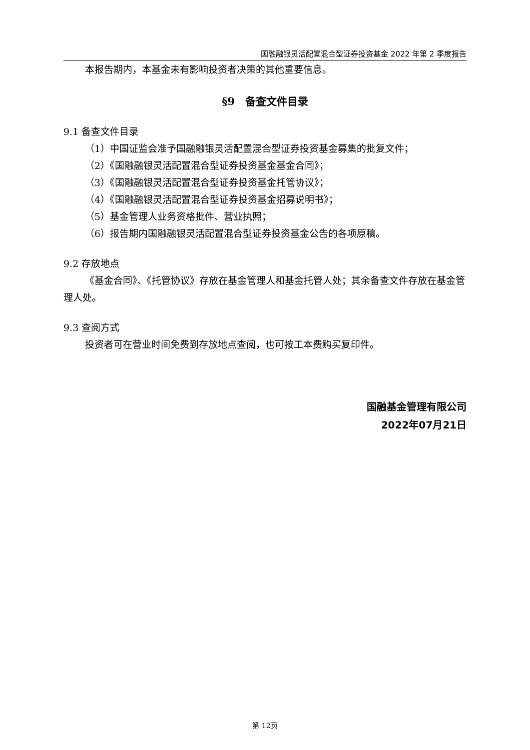国融融银灵活配置混合型证券投资基金 2022 年第 2 季度报告
本报告期内，本基金未有影响投资者决策的其他重要信息。
§9　备查文件目录
9.1 备查文件目录
（1）中国证监会准予国融融银灵活配置混合型证券投资基金募集的批复文件；
（2）《国融融银灵活配置混合型证券投资基金基金合同》；
（3）《国融融银灵活配置混合型证券投资基金托管协议》；
（4）《国融融银灵活配置混合型证券投资基金招募说明书》；
（5）基金管理人业务资格批件、营业执照；
（6）报告期内国融融银灵活配置混合型证券投资基金公告的各项原稿。
9.2 存放地点
《基金合同》、《托管协议》存放在基金管理人和基金托管人处；其余备查文件存放在基金管理人处。
9.3 查阅方式
投资者可在营业时间免费到存放地点查阅，也可按工本费购买复印件。
国融基金管理有限公司
2022年07月21日
第 12页